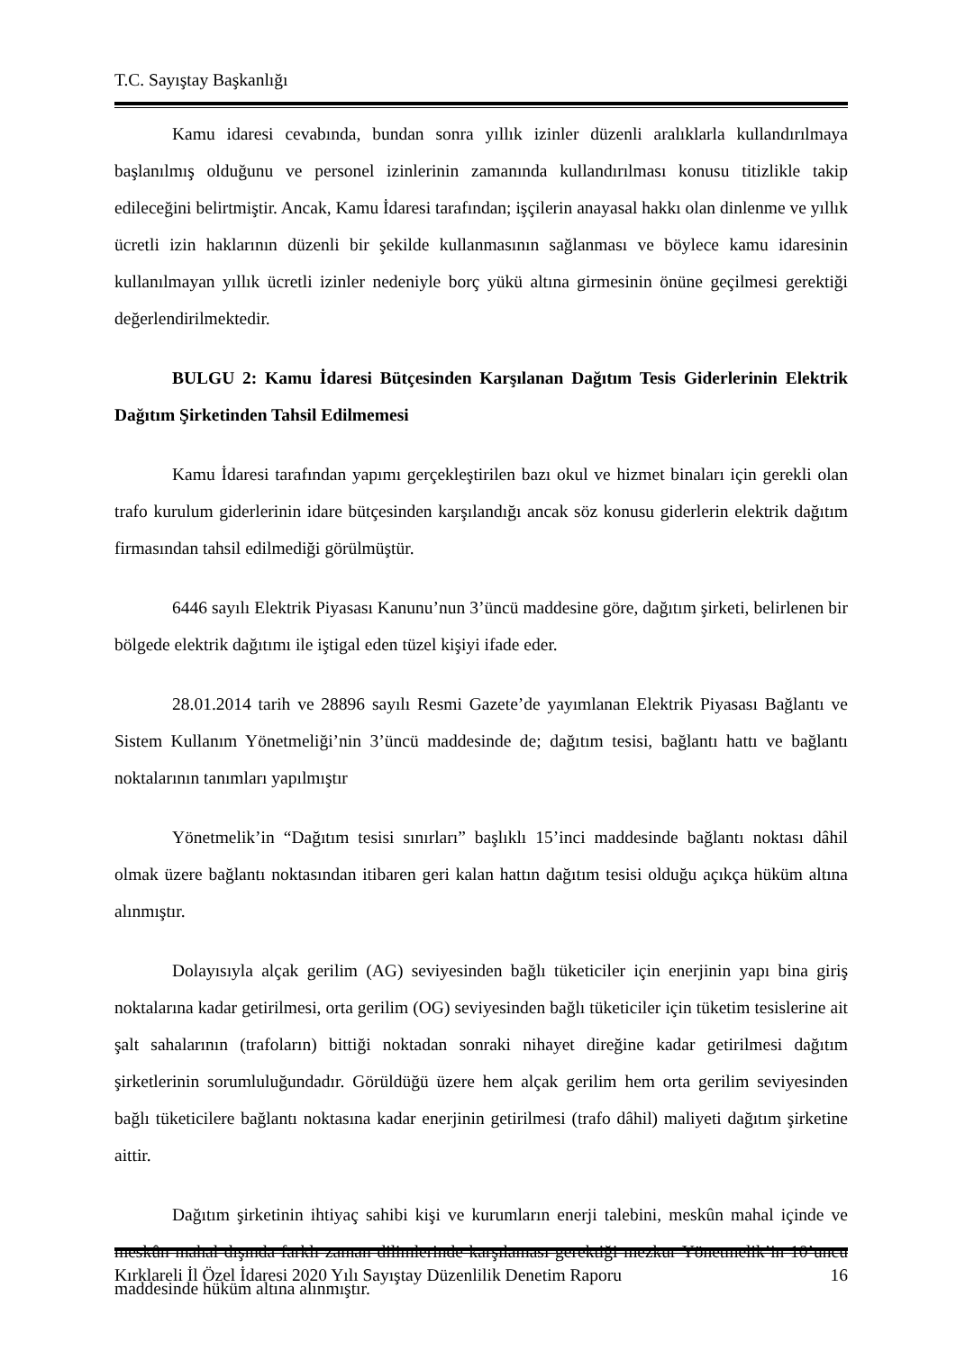T.C. Sayıştay Başkanlığı
Kamu idaresi cevabında, bundan sonra yıllık izinler düzenli aralıklarla kullandırılmaya başlanılmış olduğunu ve personel izinlerinin zamanında kullandırılması konusu titizlikle takip edileceğini belirtmiştir. Ancak, Kamu İdaresi tarafından; işçilerin anayasal hakkı olan dinlenme ve yıllık ücretli izin haklarının düzenli bir şekilde kullanmasının sağlanması ve böylece kamu idaresinin kullanılmayan yıllık ücretli izinler nedeniyle borç yükü altına girmesinin önüne geçilmesi gerektiği değerlendirilmektedir.
BULGU 2: Kamu İdaresi Bütçesinden Karşılanan Dağıtım Tesis Giderlerinin Elektrik Dağıtım Şirketinden Tahsil Edilmemesi
Kamu İdaresi tarafından yapımı gerçekleştirilen bazı okul ve hizmet binaları için gerekli olan trafo kurulum giderlerinin idare bütçesinden karşılandığı ancak söz konusu giderlerin elektrik dağıtım firmasından tahsil edilmediği görülmüştür.
6446 sayılı Elektrik Piyasası Kanunu’nun 3’üncü maddesine göre, dağıtım şirketi, belirlenen bir bölgede elektrik dağıtımı ile iştigal eden tüzel kişiyi ifade eder.
28.01.2014 tarih ve 28896 sayılı Resmi Gazete’de yayımlanan Elektrik Piyasası Bağlantı ve Sistem Kullanım Yönetmeliği’nin 3’üncü maddesinde de; dağıtım tesisi, bağlantı hattı ve bağlantı noktalarının tanımları yapılmıştır
Yönetmelik’in “Dağıtım tesisi sınırları” başlıklı 15’inci maddesinde bağlantı noktası dâhil olmak üzere bağlantı noktasından itibaren geri kalan hattın dağıtım tesisi olduğu açıkça hüküm altına alınmıştır.
Dolayısıyla alçak gerilim (AG) seviyesinden bağlı tüketiciler için enerjinin yapı bina giriş noktalarına kadar getirilmesi, orta gerilim (OG) seviyesinden bağlı tüketiciler için tüketim tesislerine ait şalt sahalarının (trafoların) bittiği noktadan sonraki nihayet direğine kadar getirilmesi dağıtım şirketlerinin sorumluluğundadır. Görüldüğü üzere hem alçak gerilim hem orta gerilim seviyesinden bağlı tüketicilere bağlantı noktasına kadar enerjinin getirilmesi (trafo dâhil) maliyeti dağıtım şirketine aittir.
Dağıtım şirketinin ihtiyaç sahibi kişi ve kurumların enerji talebini, meskûn mahal içinde ve meskûn mahal dışında farklı zaman dilimlerinde karşılaması gerektiği mezkur Yönetmelik’in 10’uncu maddesinde hüküm altına alınmıştır.
Kırklareli İl Özel İdaresi 2020 Yılı Sayıştay Düzenlilik Denetim Raporu 16